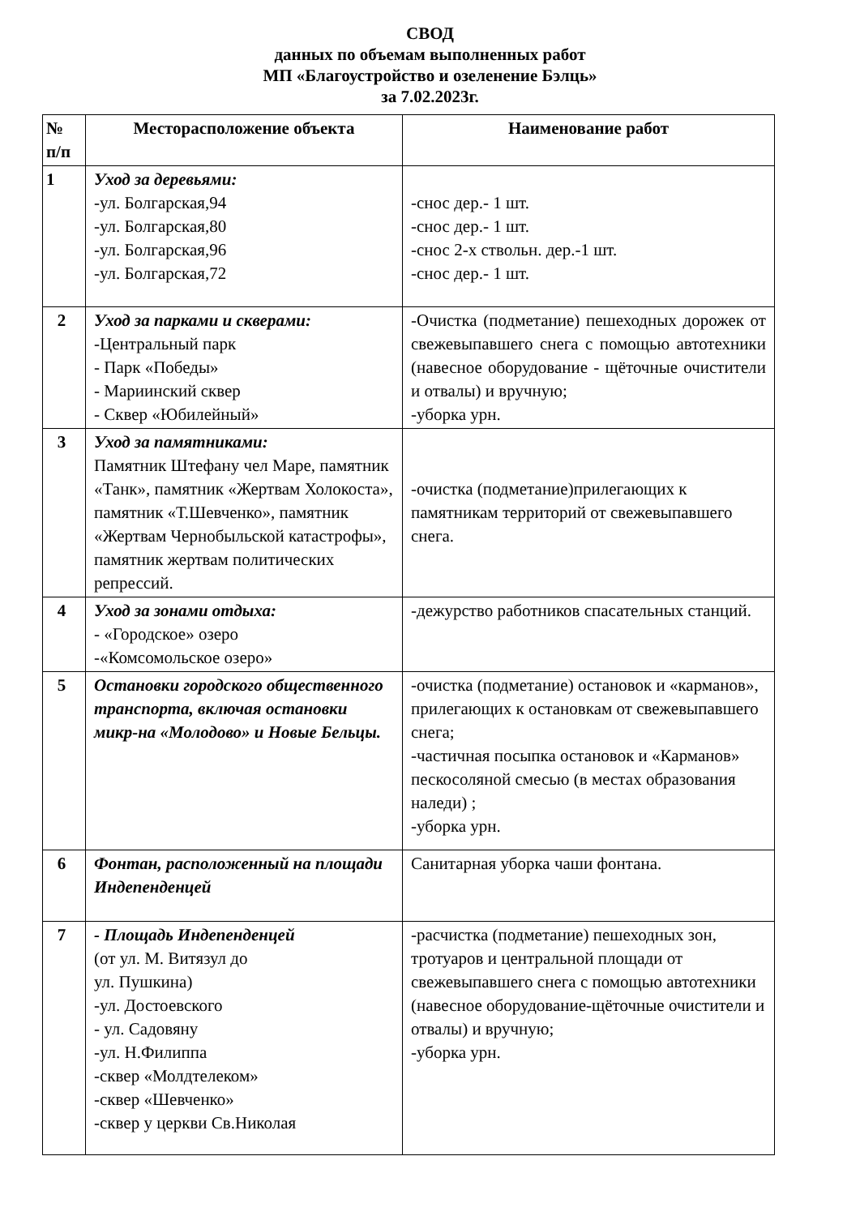СВОД
данных по объемам выполненных работ
МП «Благоустройство и озеленение Бэлць»
за 7.02.2023г.
| № п/п | Месторасположение объекта | Наименование работ |
| --- | --- | --- |
| 1 | Уход за деревьями: -ул. Болгарская,94 -ул. Болгарская,80 -ул. Болгарская,96 -ул. Болгарская,72 | -снос дер.- 1 шт. -снос дер.- 1 шт. -снос 2-х ствольн. дер.-1 шт. -снос дер.- 1 шт. |
| 2 | Уход за парками и скверами: -Центральный парк - Парк «Победы» - Мариинский сквер - Сквер «Юбилейный» | -Очистка (подметание) пешеходных дорожек от свежевыпавшего снега с помощью автотехники (навесное оборудование - щёточные очистители и отвалы) и вручную; -уборка урн. |
| 3 | Уход за памятниками: Памятник Штефану чел Маре, памятник «Танк», памятник «Жертвам Холокоста», памятник «Т.Шевченко», памятник «Жертвам Чернобыльской катастрофы», памятник жертвам политических репрессий. | -очистка (подметание)прилегающих к памятникам территорий от свежевыпавшего снега. |
| 4 | Уход за зонами отдыха: - «Городское» озеро -«Комсомольское озеро» | -дежурство работников спасательных станций. |
| 5 | Остановки городского общественного транспорта, включая остановки микр-на «Молодово» и Новые Бельцы. | -очистка (подметание) остановок и «карманов», прилегающих к остановкам от свежевыпавшего снега; -частичная посыпка остановок и «Карманов» пескосоляной смесью (в местах образования наледи) ; -уборка урн. |
| 6 | Фонтан, расположенный на площади Индепенденцей | Санитарная уборка чаши фонтана. |
| 7 | - Площадь Индепенденцей (от ул. М. Витязул до ул. Пушкина) -ул. Достоевского - ул. Садовяну -ул. Н.Филиппа -сквер «Молдтелеком» -сквер «Шевченко» -сквер у церкви Св.Николая | -расчистка (подметание) пешеходных зон, тротуаров и центральной площади от свежевыпавшего снега с помощью автотехники (навесное оборудование-щёточные очистители и отвалы) и вручную; -уборка урн. |